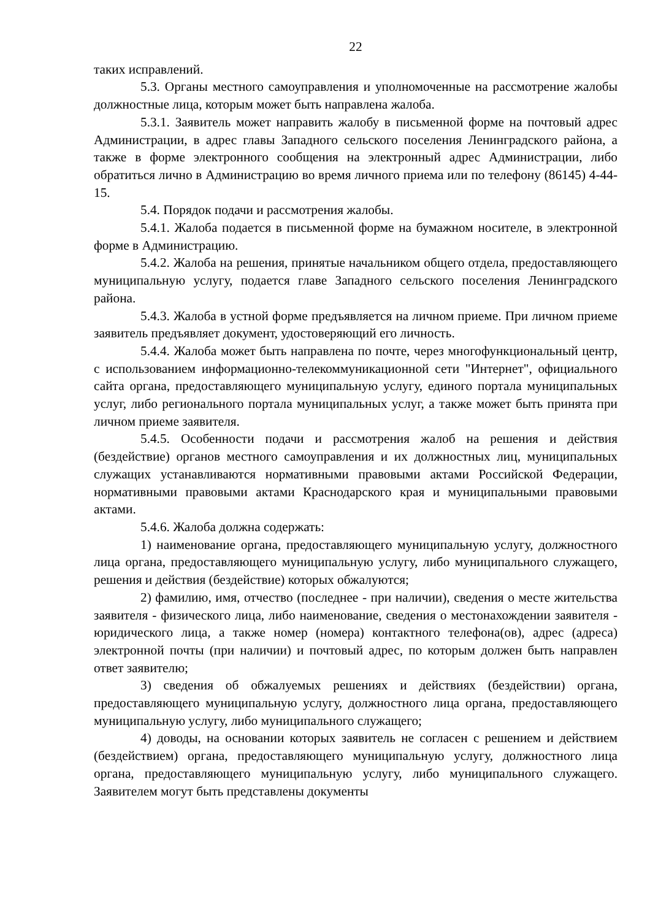22
таких исправлений.
5.3. Органы местного самоуправления и уполномоченные на рассмотрение жалобы должностные лица, которым может быть направлена жалоба.
5.3.1. Заявитель может направить жалобу в письменной форме на почтовый адрес Администрации, в адрес главы Западного сельского поселения Ленинградского района, а также в форме электронного сообщения на электронный адрес Администрации, либо обратиться лично в Администрацию во время личного приема или по телефону (86145) 4-44-15.
5.4. Порядок подачи и рассмотрения жалобы.
5.4.1. Жалоба подается в письменной форме на бумажном носителе, в электронной форме в Администрацию.
5.4.2. Жалоба на решения, принятые начальником общего отдела, предоставляющего муниципальную услугу, подается главе Западного сельского поселения Ленинградского района.
5.4.3. Жалоба в устной форме предъявляется на личном приеме. При личном приеме заявитель предъявляет документ, удостоверяющий его личность.
5.4.4. Жалоба может быть направлена по почте, через многофункциональный центр, с использованием информационно-телекоммуникационной сети "Интернет", официального сайта органа, предоставляющего муниципальную услугу, единого портала муниципальных услуг, либо регионального портала муниципальных услуг, а также может быть принята при личном приеме заявителя.
5.4.5. Особенности подачи и рассмотрения жалоб на решения и действия (бездействие) органов местного самоуправления и их должностных лиц, муниципальных служащих устанавливаются нормативными правовыми актами Российской Федерации, нормативными правовыми актами Краснодарского края и муниципальными правовыми актами.
5.4.6. Жалоба должна содержать:
1) наименование органа, предоставляющего муниципальную услугу, должностного лица органа, предоставляющего муниципальную услугу, либо муниципального служащего, решения и действия (бездействие) которых обжалуются;
2) фамилию, имя, отчество (последнее - при наличии), сведения о месте жительства заявителя - физического лица, либо наименование, сведения о местонахождении заявителя - юридического лица, а также номер (номера) контактного телефона(ов), адрес (адреса) электронной почты (при наличии) и почтовый адрес, по которым должен быть направлен ответ заявителю;
3) сведения об обжалуемых решениях и действиях (бездействии) органа, предоставляющего муниципальную услугу, должностного лица органа, предоставляющего муниципальную услугу, либо муниципального служащего;
4) доводы, на основании которых заявитель не согласен с решением и действием (бездействием) органа, предоставляющего муниципальную услугу, должностного лица органа, предоставляющего муниципальную услугу, либо муниципального служащего. Заявителем могут быть представлены документы